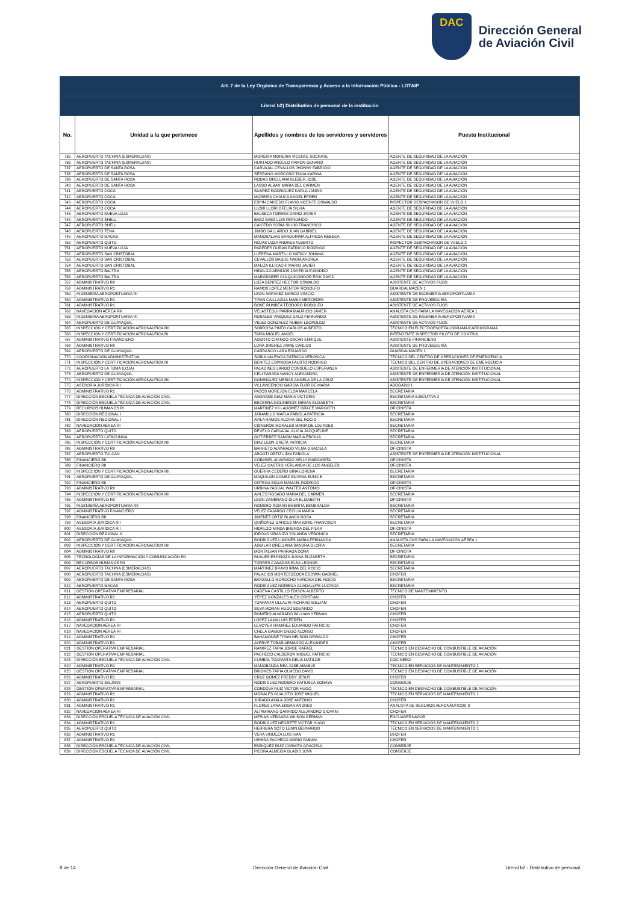DAC
Dirección General
de Aviación Civil
| Art. 7 de la Ley Orgánica de Transparencia y Acceso a la Información Pública - LOTAIP | | | |
| Literal b2) Distributivo de personal de la institución | | | |
| No. | Unidad a la que pertenece | Apellidos y nombres de los servidores y servidores | Puesto Institucional |
| 735 | AEROPUERTO TACHINA (ESMERALDAS) | MOREIRA MOREIRA VICENTE SOCRATE | AGENTE DE SEGURIDAD DE LA AVIACIÓN |
| 736 | AEROPUERTO TACHINA (ESMERALDAS) | HURTADO ANGULO RAMON GENARO | AGENTE DE SEGURIDAD DE LA AVIACIÓN |
| 737 | AEROPUERTO DE SANTA ROSA | CARVAJAL CEVALLOS JHONNY FABRICIO | AGENTE DE SEGURIDAD DE LA AVIACIÓN |
| 738 | AEROPUERTO DE SANTA ROSA | SERRANO MOSCOSO TANIA KARINA | AGENTE DE SEGURIDAD DE LA AVIACIÓN |
| 739 | AEROPUERTO DE SANTA ROSA | RODAS ORELLANA KLEBER JOSE | AGENTE DE SEGURIDAD DE LA AVIACIÓN |
| 740 | AEROPUERTO DE SANTA ROSA | LASSO ALBAN MARIA DEL CARMEN | AGENTE DE SEGURIDAD DE LA AVIACIÓN |
| 741 | AEROPUERTO COCA | SUAREZ RODRIGUEZ KARLA JANINA | AGENTE DE SEGURIDAD DE LA AVIACIÓN |
| 742 | AEROPUERTO COCA | MOREIRA CHAUCA ANGEL EFREN | AGENTE DE SEGURIDAD DE LA AVIACIÓN |
| 743 | AEROPUERTO COCA | ESPIN CAICEDO FLAVIO VICENTE OSWALDO | INSPECTOR DESPACHADOR DE VUELO 1 |
| 744 | AEROPUERTO COCA | LLORI LLORI OFELIA SILVIA | AGENTE DE SEGURIDAD DE LA AVIACIÓN |
| 745 | AEROPUERTO NUEVA LOJA | BALSECA TORRES DARIO JAVIER | AGENTE DE SEGURIDAD DE LA AVIACIÓN |
| 746 | AEROPUERTO SHELL | BAEZ BAEZ LUIS FERNANDO | AGENTE DE SEGURIDAD DE LA AVIACIÓN |
| 747 | AEROPUERTO SHELL | CAICEDO SORIA SILVIO FRANCISCO | AGENTE DE SEGURIDAD DE LA AVIACIÓN |
| 748 | AEROPUERTO TENA | JIMBO GALLARDO JUAN GABRIEL | AGENTE DE SEGURIDAD DE LA AVIACIÓN |
| 749 | AEROPUERTO MACAS | MANOSALVAS SANGURIMA ALFREDA REBECA | AGENTE DE SEGURIDAD DE LA AVIACIÓN |
| 750 | AEROPUERTO QUITO | ROJAS LOZA ANDRES ALBERTO | INSPECTOR DESPACHADOR DE VUELO 2 |
| 751 | AEROPUERTO NUEVA LOJA | PAREDES DURAN PATRICIO RODRIGO | AGENTE DE SEGURIDAD DE LA AVIACIÓN |
| 752 | AEROPUERTO SAN CRISTÓBAL | LLERENA MARTILLO NATALY JOHANA | AGENTE DE SEGURIDAD DE LA AVIACIÓN |
| 753 | AEROPUERTO SAN CRISTÓBAL | CEVALLOS BAQUE NADIA ANDREA | AGENTE DE SEGURIDAD DE LA AVIACIÓN |
| 754 | AEROPUERTO SAN CRISTÓBAL | MALIZA ILLICACHI MARIO JAVIER | AGENTE DE SEGURIDAD DE LA AVIACIÓN |
| 755 | AEROPUERTO BALTRA | HIDALGO ARMIJOS JAVIER ALEJANDRO | AGENTE DE SEGURIDAD DE LA AVIACIÓN |
| 756 | AEROPUERTO BALTRA | MARGRABER CULQUICONDOR ERIK DAVID | AGENTE DE SEGURIDAD DE LA AVIACIÓN |
| 757 | ADMINISTRATIVO RII | LOZA BENITEZ HECTOR OSWALDO | ASISTENTE DE ACTIVOS FIJOS |
| 758 | ADMINISTRATIVO R1 | RAMOS LOPEZ MENTOR RODOLFO | GUARDALMACÉN 1 |
| 759 | INGENIERÍA AEROPORTUARIA RI | LEON NARVAEZ MARCO VINICIO | ASISTENTE DE INGENIERÍA AEROPORTUARIA |
| 760 | ADMINISTRATIVO R1 | TIPAN CAILLAGUA MARIA MERCEDES | ASISTENTE DE PROVEEDURÍA |
| 761 | ADMINISTRATIVO R1 | BONE RUMBEA TEODORO RODOLFO | ASISTENTE DE ACTIVOS FIJOS |
| 762 | NAVEGACIÓN AÉREA RIII | VELASTEGUI PARRA MAURICIO JAVIER | ANALISTA CNS PARA LA NAVEGACIÓN AÉREA 1 |
| 763 | INGENIERÍA AEROPORTUARIA RI | ROSALES VASQUEZ GALO FERNANDO | ASISTENTE DE INGENIERÍA AEROPORTUARIA |
| 764 | AEROPUERTO DE GUAYAQUIL | VELEZ GONZALEZ RUBEN LEOPOLDO | ASISTENTE DE ACTIVOS FIJOS |
| 765 | INSPECCIÓN Y CERTIFICACIÓN AERONÁUTICA RII | SORROSA PINTO CARLOS ALBERTO | TÉCNICO EN ELECTROENCEFALOGRAMA/CARDIOGRAMA |
| 766 | INSPECCIÓN Y CERTIFICACIÓN AERONÁUTICA RI | TAPIA MIGUEL ANGEL | INTENDENTE INSPECTOR PILOTO DE CONTROL |
| 767 | ADMINISTRATIVO FINANCIERO | AGURTO CHANGO OSCAR ENRIQUE | ASISTENTE FINANCIERO |
| 768 | ADMINISTRATIVO RII | LUNA JIMENEZ JAIME CARLOS | ASISTENTE DE PROVEEDURÍA |
| 769 | AEROPUERTO DE GUAYAQUIL | CARRASCO LARA EDUARDO | GUARDALMACÉN 1 |
| 770 | COORDINACIÓN ADMINISTRATIVA | SORIA VALENCIA PATRICIA VERONICA | TÉCNICO DEL CENTRO DE OPERACIONES DE EMERGENCIA |
| 771 | INSPECCIÓN Y CERTIFICACIÓN AERONÁUTICA RI | BENITEZ ESPINOSA FAUSTO RODRIGO | TÉCNICO DEL CENTRO DE OPERACIONES DE EMERGENCIA |
| 772 | AEROPUERTO LA TOMA (LOJA) | PALADINES LARGO CONSUELO ESPERANZA | ASISTENTE DE ENFERMERÍA DE ATENCIÓN INSTITUCIONAL |
| 773 | AEROPUERTO DE GUAYAQUIL | CELI PARADA NANCY ALEXANDRA | ASISTENTE DE ENFERMERÍA DE ATENCIÓN INSTITUCIONAL |
| 774 | INSPECCIÓN Y CERTIFICACIÓN AERONÁUTICA RII | DOMINGUEZ MESIAS ANGELA DE LA CRUZ | ASISTENTE DE ENFERMERÍA DE ATENCIÓN INSTITUCIONAL |
| 775 | ASESORÍA JURÍDICA RII | VILLAVICENCIO GARCIA FLOR DE MARIA | ABOGADO 1 |
| 776 | ADMINISTRATIVO R1 | PAZOS MOREJON ELSA MARCELA | SECRETARIA |
| 777 | DIRECCIÓN ESCUELA TÉCNICA DE AVIACIÓN CIVIL | ANDRADE DIAZ MARIA VICTORIA | SECRETARIA EJECUTIVA 2 |
| 778 | DIRECCIÓN ESCUELA TÉCNICA DE AVIACIÓN CIVIL | BECERRA MOLINEROS MIRIAN ELIZABETH | SECRETARIA |
| 779 | RECURSOS HUMANOS RI | MARTINEZ VILLAGOMEZ GRACE MARGOTH | OFICINISTA |
| 780 | DIRECCIÓN REGIONAL I | JARAMILLO MAFLA FABIOLA PATRICIA | SECRETARIA |
| 781 | DIRECCIÓN REGIONAL I | AVILA RAMOS ALCIRA DEL ROCIO | SECRETARIA |
| 782 | NAVEGACIÓN AÉREA RI | CISNEROS MORALES MARIA DE LOURDES | SECRETARIA |
| 783 | AEROPUERTO QUITO | REVELO CARVAJAL ALICIA JACQUELINE | SECRETARIA |
| 784 | AEROPUERTO LATACUNGA | GUTIERREZ RAMON MARIA ERCILIA | SECRETARIA |
| 785 | INSPECCIÓN Y CERTIFICACIÓN AERONÁUTICA RII | DIAZ LEON GRETA PATRICIA | SECRETARIA |
| 786 | ADMINISTRATIVO RII | BARRETO ALVARADO VILMA GRACIELA | OFICINISTA |
| 787 | AEROPUERTO TULCÁN | ARGOTI ORTIZ LIDIA FABIOLA | ASISTENTE DE ENFERMERÍA DE ATENCIÓN INSTITUCIONAL |
| 788 | FINANCIERO RII | CORONEL ALVARADO NELLY MARGARITA | OFICINISTA |
| 789 | FINANCIERO RII | VELEZ CASTRO HERLANDA DE LOS ANGELES | OFICINISTA |
| 790 | INSPECCIÓN Y CERTIFICACIÓN AERONÁUTICA RII | GUERRA CEDEÑO GINA LORENA | SECRETARIA |
| 791 | AEROPUERTO DE GUAYAQUIL | MAQUILON GOMEZ SILVANA EUNICE | SECRETARIA |
| 792 | FINANCIERO RII | ORTEGA SIGUA MANUEL RODRIGO | OFICINISTA |
| 793 | ADMINISTRATIVO RII | URBINA YAGUAL WALTER ANTONIO | OFICINISTA |
| 794 | INSPECCIÓN Y CERTIFICACIÓN AERONÁUTICA RII | AVILES ROSADO MARIA DEL CARMEN | SECRETARIA |
| 795 | ADMINISTRATIVO RII | LEON ZAMBRANO DILIA ELIZABETH | OFICINISTA |
| 796 | INGENIERÍA AEROPORTUARIA RII | ROMERO ROMAN EMERITA ESMERALDA | SECRETARIA |
| 797 | ADMINISTRATIVO FINANCIERO | VELEZ FAJARDO CECILIA MARIA | SECRETARIA |
| 798 | FINANCIERO RII | JIMENEZ ORTIZ BLANCA ROSA | SECRETARIA |
| 799 | ASESORÍA JURÍDICA RII | QUIÑONEZ GARCES MARJORIE FRANCISCA | SECRETARIA |
| 800 | ASESORÍA JURÍDICA RII | HIDALGO MINDA BRENDA DEL PILAR | OFICINISTA |
| 801 | DIRECCIÓN REGIONAL II | IDROVO GRANIZO YOLANDA VERONICA | SECRETARIA |
| 802 | AEROPUERTO DE GUAYAQUIL | RODRIGUEZ LIMONES MARIA FERNANDA | ANALISTA CNS PARA LA NAVEGACIÓN AÉREA 1 |
| 803 | INSPECCIÓN Y CERTIFICACIÓN AERONÁUTICA RII | AGUILAR ORELLANA SANDRA GLORIA | SECRETARIA |
| 804 | ADMINISTRATIVO RII | MONTALVAN PARRAGA DORA | OFICINISTA |
| 805 | TECNOLOGÍAS DE LA INFORMACIÓN Y COMUNICACIÓN RII | RUALES ESPINOZA JUANA ELIZABETH | SECRETARIA |
| 806 | RECURSOS HUMANOS RII | TORRES CANADAS ELSA LEONOR | SECRETARIA |
| 807 | AEROPUERTO TACHINA (ESMERALDAS) | MARTINEZ BRAVO IRMA DEL ROCIO | SECRETARIA |
| 808 | AEROPUERTO TACHINA (ESMERALDAS) | PALACIOS MONTESDEOCA EDDWIN GABRIEL | CHOFER |
| 809 | AEROPUERTO DE SANTA ROSA | BARZALLO MOROCHO NARCISA DEL ROCIO | SECRETARIA |
| 810 | AEROPUERTO MACAS | RODRIGUEZ NORIEGA GUADALUPE LUCINDA | SECRETARIA |
| 811 | GESTIÓN OPERATIVA EMPRESARIAL | CADENA CASTILLO EDISON ALBERTO | TÉCNICO DE MANTENIMIENTO |
| 812 | ADMINISTRATIVO R1 | YEPEZ GONZALES ALEX CRISTIAN | CHOFER |
| 813 | AEROPUERTO QUITO | TOAPANTA ULLAURI RICHARD WILLIAM | CHOFER |
| 814 | AEROPUERTO QUITO | SILVA MORAN HUGO EDUARDO | CHOFER |
| 815 | AEROPUERTO QUITO | ROMERO ALVARADO WILLIAM HERNAN | CHOFER |
| 816 | ADMINISTRATIVO R1 | LOPEZ LAMA LUIS EFREN | CHOFER |
| 817 | NAVEGACIÓN AÉREA RI | LEVOYER RAMIREZ EDUARDO PATRICIO | CHOFER |
| 818 | NAVEGACIÓN AÉREA RI | CHELA GAIBOR DIEGO ALONSO | CHOFER |
| 819 | ADMINISTRATIVO R1 | BAHAMONDE TIPAN NELSON OSWALDO | CHOFER |
| 820 | ADMINISTRATIVO R1 | AYERVE TOBAR ARMANDO ALEXANDER | CHOFER |
| 821 | GESTIÓN OPERATIVA EMPRESARIAL | RAMIREZ TAPIA JORGE RAFAEL | TÉCNICO EN DESPACHO DE COMBUSTIBLE DE AVIACIÓN |
| 822 | GESTIÓN OPERATIVA EMPRESARIAL | PACHECO CALDERON MIGUEL PATRICIO | TÉCNICO EN DESPACHO DE COMBUSTIBLE DE AVIACIÓN |
| 823 | DIRECCIÓN ESCUELA TÉCNICA DE AVIACIÓN CIVIL | CUMBAL TOAPANTA DELIA MATILDE | COCINERO |
| 824 | ADMINISTRATIVO R1 | MANOBANDA REA JOSE AMABLE | TÉCNICO EN SERVICIOS DE MANTENIMIENTO 1 |
| 825 | GESTIÓN OPERATIVA EMPRESARIAL | BRIONES TAPIA OLMEDO DAVID | TÉCNICO EN DESPACHO DE COMBUSTIBLE DE AVIACIÓN |
| 826 | ADMINISTRATIVO R1 | CRUZ GOMEZ FREDDY JESUS | CHOFER |
| 827 | AEROPUERTO SALINAS | RODRIGUEZ ROMERO KATIUSCA SORAYA | CONSERJE |
| 828 | GESTIÓN OPERATIVA EMPRESARIAL | CORDOVA RUIZ VICTOR HUGO | TÉCNICO EN DESPACHO DE COMBUSTIBLE DE AVIACIÓN |
| 829 | ADMINISTRATIVO R1 | MORALES GUALOTO JOSE MIGUEL | TÉCNICO EN SERVICIOS DE MANTENIMIENTO 1 |
| 830 | ADMINISTRATIVO R1 | JURADO AYALA JOSE ANTONIO | CHOFER |
| 831 | ADMINISTRATIVO R1 | FLORES LARA EDGAR ANDRES | ANALISTA DE SEGUROS AERONÁUTICOS 3 |
| 832 | NAVEGACIÓN AÉREA RI | ALTAMIRANO GARRIDO ALEJANDRO GIOVANI | CHOFER |
| 833 | DIRECCIÓN ESCUELA TÉCNICA DE AVIACIÓN CIVIL | MESIAS VERGARA WILSON GERMAN | ENCUADERNADOR |
| 834 | ADMINISTRATIVO R1 | RODRIGUEZ NEGRETE VICTOR HUGO | TÉCNICO EN SERVICIOS DE MANTENIMIENTO 2 |
| 835 | AEROPUERTO QUITO | HERRERA SOTO LENIN BERNARDO | TÉCNICO EN SERVICIOS DE MANTENIMIENTO 1 |
| 836 | ADMINISTRATIVO R1 | VERA VINUEZA LUIS IVAN | CHOFER |
| 837 | ADMINISTRATIVO R1 | USHIÑA PACHECO MARIO FABIAN | CHOFER |
| 838 | DIRECCIÓN ESCUELA TÉCNICA DE AVIACIÓN CIVIL | ENRIQUEZ RUIZ CARMITA GRACIELA | CONSERJE |
| 839 | DIRECCIÓN ESCUELA TÉCNICA DE AVIACIÓN CIVIL | PIEDRA ALMEIDA GLADIS JOVA | CONSERJE |
8 de 14 Dirección General de Aviación Civil Literal b2.- Distributivo de personal